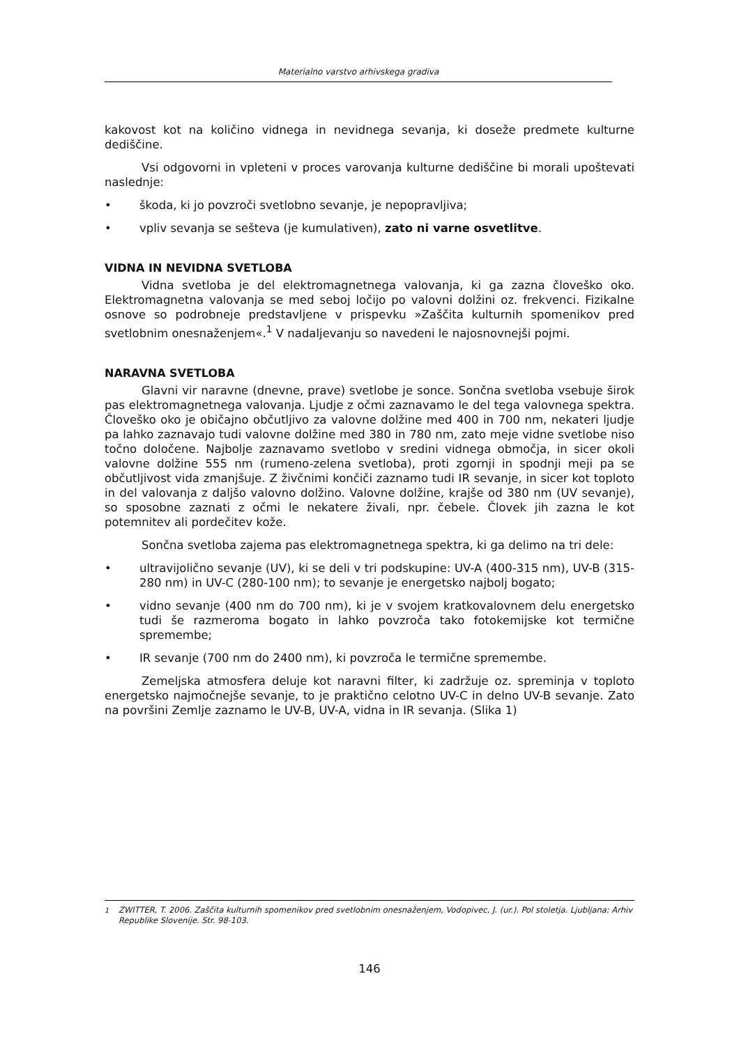Materialno varstvo arhivskega gradiva
kakovost kot na količino vidnega in nevidnega sevanja, ki doseže predmete kulturne dediščine.
Vsi odgovorni in vpleteni v proces varovanja kulturne dediščine bi morali upoštevati naslednje:
• škoda, ki jo povzroči svetlobno sevanje, je nepopravljiva;
• vpliv sevanja se sešteva (je kumulativen), zato ni varne osvetlitve.
VIDNA IN NEVIDNA SVETLOBA
Vidna svetloba je del elektromagnetnega valovanja, ki ga zazna človeško oko. Elektromagnetna valovanja se med seboj ločijo po valovni dolžini oz. frekvenci. Fizikalne osnove so podrobneje predstavljene v prispevku »Zaščita kulturnih spomenikov pred svetlobnim onesnaženjem«.<sup>1</sup> V nadaljevanju so navedeni le najosnovnejši pojmi.
NARAVNA SVETLOBA
Glavni vir naravne (dnevne, prave) svetlobe je sonce. Sončna svetloba vsebuje širok pas elektromagnetnega valovanja. Ljudje z očmi zaznavamo le del tega valovnega spektra. Človeško oko je običajno občutljivo za valovne dolžine med 400 in 700 nm, nekateri ljudje pa lahko zaznavajo tudi valovne dolžine med 380 in 780 nm, zato meje vidne svetlobe niso točno določene. Najbolje zaznavamo svetlobo v sredini vidnega območja, in sicer okoli valovne dolžine 555 nm (rumeno-zelena svetloba), proti zgornji in spodnji meji pa se občutljivost vida zmanjšuje. Z živčnimi končiči zaznamo tudi IR sevanje, in sicer kot toploto in del valovanja z daljšo valovno dolžino. Valovne dolžine, krajše od 380 nm (UV sevanje), so sposobne zaznati z očmi le nekatere živali, npr. čebele. Človek jih zazna le kot potemnitev ali pordečitev kože.
Sončna svetloba zajema pas elektromagnetnega spektra, ki ga delimo na tri dele:
• ultravijolično sevanje (UV), ki se deli v tri podskupine: UV-A (400-315 nm), UV-B (315-280 nm) in UV-C (280-100 nm); to sevanje je energetsko najbolj bogato;
• vidno sevanje (400 nm do 700 nm), ki je v svojem kratkovalovnem delu energetsko tudi še razmeroma bogato in lahko povzroča tako fotokemijske kot termične spremembe;
• IR sevanje (700 nm do 2400 nm), ki povzroča le termične spremembe.
Zemeljska atmosfera deluje kot naravni filter, ki zadržuje oz. spreminja v toploto energetsko najmočnejše sevanje, to je praktično celotno UV-C in delno UV-B sevanje. Zato na površini Zemlje zaznamo le UV-B, UV-A, vidna in IR sevanja. (Slika 1)
<sup>1</sup> ZWITTER, T. 2006. Zaščita kulturnih spomenikov pred svetlobnim onesnaženjem, Vodopivec, J. (ur.). Pol stoletja. Ljubljana: Arhiv Republike Slovenije. Str. 98-103.
146